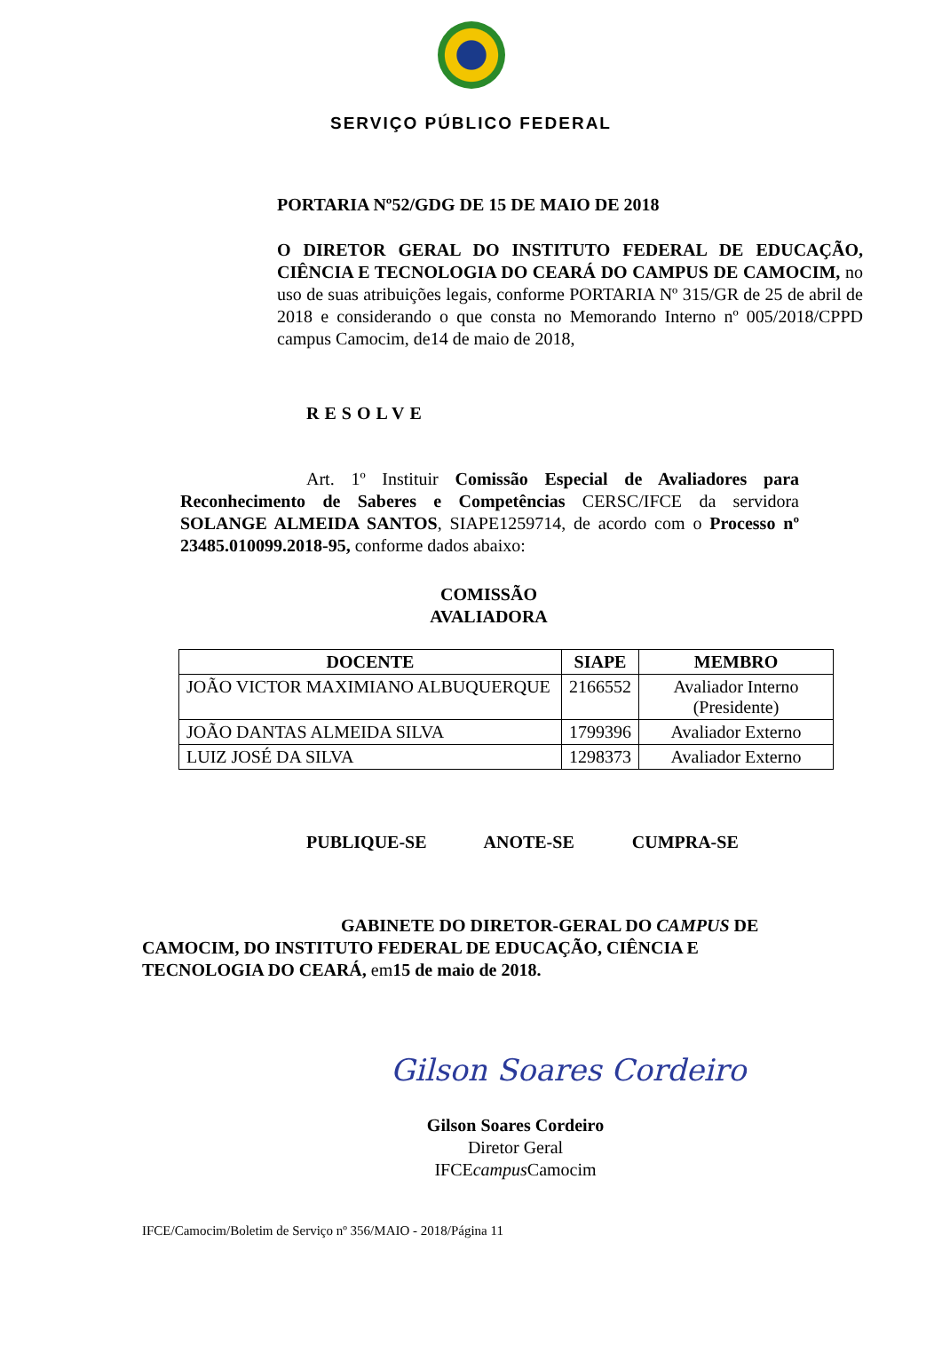SERVIÇO PÚBLICO FEDERAL
PORTARIA Nº52/GDG DE 15 DE MAIO DE 2018
O DIRETOR GERAL DO INSTITUTO FEDERAL DE EDUCAÇÃO, CIÊNCIA E TECNOLOGIA DO CEARÁ DO CAMPUS DE CAMOCIM, no uso de suas atribuições legais, conforme PORTARIA Nº 315/GR de 25 de abril de 2018 e considerando o que consta no Memorando Interno nº 005/2018/CPPD campus Camocim, de14 de maio de 2018,
RESOLVE
Art. 1º Instituir Comissão Especial de Avaliadores para Reconhecimento de Saberes e Competências CERSC/IFCE da servidora SOLANGE ALMEIDA SANTOS, SIAPE1259714, de acordo com o Processo nº 23485.010099.2018-95, conforme dados abaixo:
COMISSÃO
AVALIADORA
| DOCENTE | SIAPE | MEMBRO |
| --- | --- | --- |
| JOÃO VICTOR MAXIMIANO ALBUQUERQUE | 2166552 | Avaliador Interno (Presidente) |
| JOÃO DANTAS ALMEIDA SILVA | 1799396 | Avaliador Externo |
| LUIZ JOSÉ DA SILVA | 1298373 | Avaliador Externo |
PUBLIQUE-SE ANOTE-SE CUMPRA-SE
GABINETE DO DIRETOR-GERAL DO CAMPUS DE CAMOCIM, DO INSTITUTO FEDERAL DE EDUCAÇÃO, CIÊNCIA E TECNOLOGIA DO CEARÁ, em15 de maio de 2018.
Gilson Soares Cordeiro
Gilson Soares Cordeiro
Diretor Geral
IFCEcampus Camocim
IFCE/Camocim/Boletim de Serviço nº 356/MAIO - 2018/Página 11